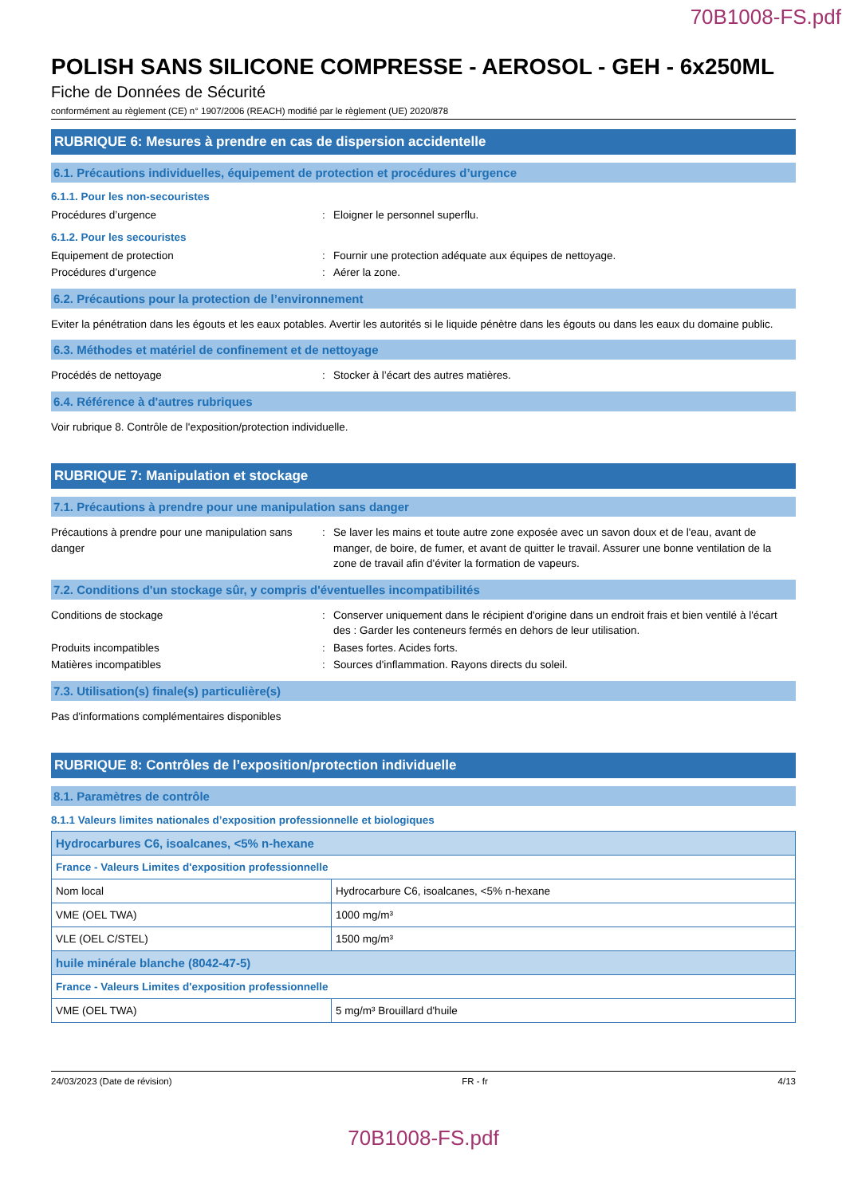70B1008-FS.pdf
POLISH SANS SILICONE COMPRESSE - AEROSOL - GEH - 6x250ML
Fiche de Données de Sécurité
conformément au règlement (CE) n° 1907/2006 (REACH) modifié par le règlement (UE) 2020/878
RUBRIQUE 6: Mesures à prendre en cas de dispersion accidentelle
6.1. Précautions individuelles, équipement de protection et procédures d’urgence
6.1.1. Pour les non-secouristes
Procédures d’urgence : Eloigner le personnel superflu.
6.1.2. Pour les secouristes
Equipement de protection : Fournir une protection adéquate aux équipes de nettoyage.
Procédures d’urgence : Aérer la zone.
6.2. Précautions pour la protection de l’environnement
Eviter la pénétration dans les égouts et les eaux potables. Avertir les autorités si le liquide pénètre dans les égouts ou dans les eaux du domaine public.
6.3. Méthodes et matériel de confinement et de nettoyage
Procédés de nettoyage : Stocker à l’écart des autres matières.
6.4. Référence à d'autres rubriques
Voir rubrique 8. Contrôle de l'exposition/protection individuelle.
RUBRIQUE 7: Manipulation et stockage
7.1. Précautions à prendre pour une manipulation sans danger
Précautions à prendre pour une manipulation sans danger
: Se laver les mains et toute autre zone exposée avec un savon doux et de l'eau, avant de manger, de boire, de fumer, et avant de quitter le travail. Assurer une bonne ventilation de la zone de travail afin d'éviter la formation de vapeurs.
7.2. Conditions d'un stockage sûr, y compris d'éventuelles incompatibilités
Conditions de stockage : Conserver uniquement dans le récipient d'origine dans un endroit frais et bien ventilé à l'écart des : Garder les conteneurs fermés en dehors de leur utilisation.
Produits incompatibles : Bases fortes. Acides forts.
Matières incompatibles : Sources d'inflammation. Rayons directs du soleil.
7.3. Utilisation(s) finale(s) particulière(s)
Pas d'informations complémentaires disponibles
RUBRIQUE 8: Contrôles de l’exposition/protection individuelle
8.1. Paramètres de contrôle
8.1.1 Valeurs limites nationales d’exposition professionnelle et biologiques
| Hydrocarbures C6, isoalcanes, <5% n-hexane | |
| France - Valeurs Limites d'exposition professionnelle | |
| Nom local | Hydrocarbure C6, isoalcanes, <5% n-hexane |
| VME (OEL TWA) | 1000 mg/m³ |
| VLE (OEL C/STEL) | 1500 mg/m³ |
| huile minérale blanche (8042-47-5) | |
| France - Valeurs Limites d'exposition professionnelle | |
| VME (OEL TWA) | 5 mg/m³ Brouillard d'huile |
24/03/2023 (Date de révision) FR - fr 4/13
70B1008-FS.pdf